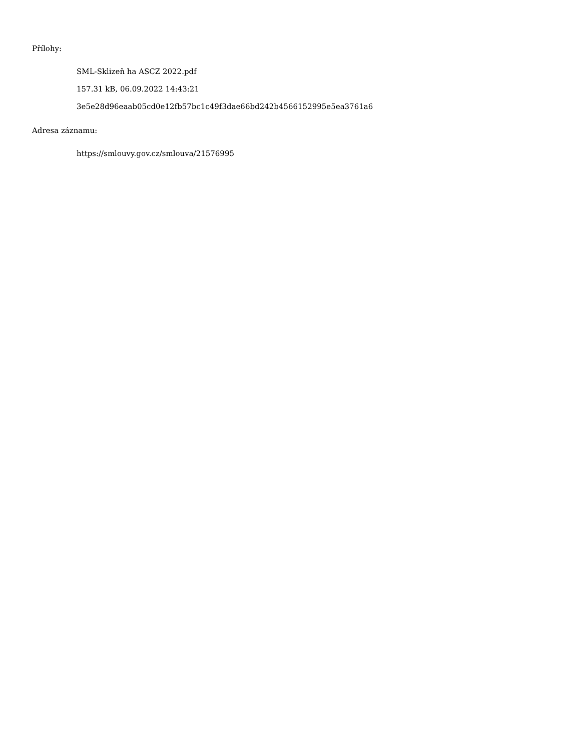Přílohy:
SML-Sklizeň ha ASCZ 2022.pdf
157.31 kB, 06.09.2022 14:43:21
3e5e28d96eaab05cd0e12fb57bc1c49f3dae66bd242b4566152995e5ea3761a6
Adresa záznamu:
https://smlouvy.gov.cz/smlouva/21576995